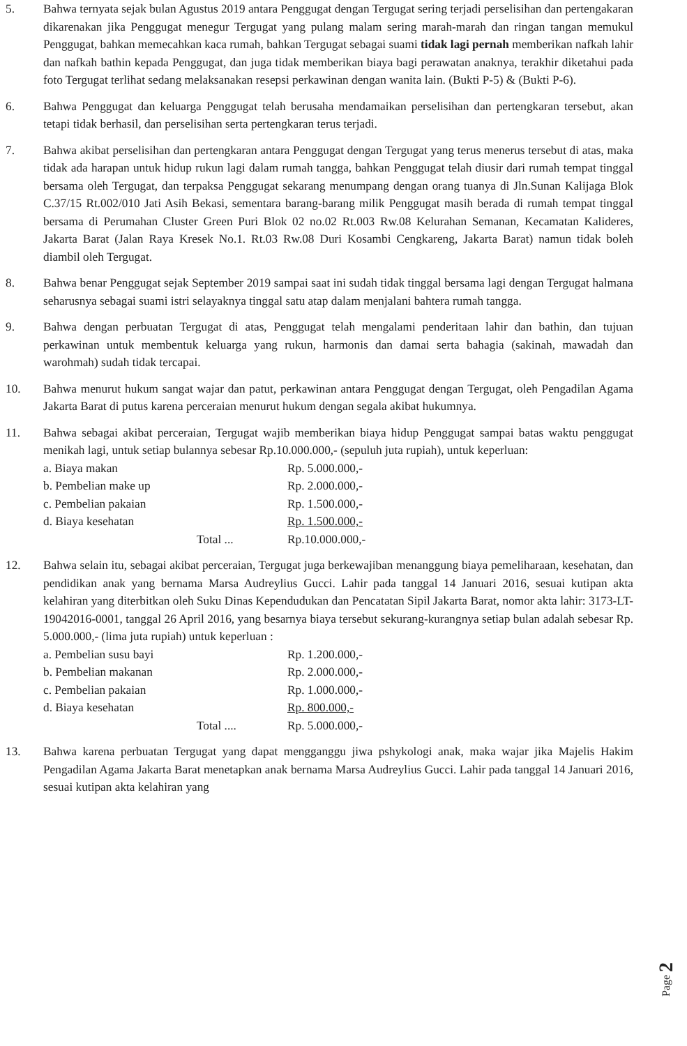5. Bahwa ternyata sejak bulan Agustus 2019 antara Penggugat dengan Tergugat sering terjadi perselisihan dan pertengakaran dikarenakan jika Penggugat menegur Tergugat yang pulang malam sering marah-marah dan ringan tangan memukul Penggugat, bahkan memecahkan kaca rumah, bahkan Tergugat sebagai suami tidak lagi pernah memberikan nafkah lahir dan nafkah bathin kepada Penggugat, dan juga tidak memberikan biaya bagi perawatan anaknya, terakhir diketahui pada foto Tergugat terlihat sedang melaksanakan resepsi perkawinan dengan wanita lain. (Bukti P-5) & (Bukti P-6).
6. Bahwa Penggugat dan keluarga Penggugat telah berusaha mendamaikan perselisihan dan pertengkaran tersebut, akan tetapi tidak berhasil, dan perselisihan serta pertengkaran terus terjadi.
7. Bahwa akibat perselisihan dan pertengkaran antara Penggugat dengan Tergugat yang terus menerus tersebut di atas, maka tidak ada harapan untuk hidup rukun lagi dalam rumah tangga, bahkan Penggugat telah diusir dari rumah tempat tinggal bersama oleh Tergugat, dan terpaksa Penggugat sekarang menumpang dengan orang tuanya di Jln.Sunan Kalijaga Blok C.37/15 Rt.002/010 Jati Asih Bekasi, sementara barang-barang milik Penggugat masih berada di rumah tempat tinggal bersama di Perumahan Cluster Green Puri Blok 02 no.02 Rt.003 Rw.08 Kelurahan Semanan, Kecamatan Kalideres, Jakarta Barat (Jalan Raya Kresek No.1. Rt.03 Rw.08 Duri Kosambi Cengkareng, Jakarta Barat) namun tidak boleh diambil oleh Tergugat.
8. Bahwa benar Penggugat sejak September 2019 sampai saat ini sudah tidak tinggal bersama lagi dengan Tergugat halmana seharusnya sebagai suami istri selayaknya tinggal satu atap dalam menjalani bahtera rumah tangga.
9. Bahwa dengan perbuatan Tergugat di atas, Penggugat telah mengalami penderitaan lahir dan bathin, dan tujuan perkawinan untuk membentuk keluarga yang rukun, harmonis dan damai serta bahagia (sakinah, mawadah dan warohmah) sudah tidak tercapai.
10. Bahwa menurut hukum sangat wajar dan patut, perkawinan antara Penggugat dengan Tergugat, oleh Pengadilan Agama Jakarta Barat di putus karena perceraian menurut hukum dengan segala akibat hukumnya.
11. Bahwa sebagai akibat perceraian, Tergugat wajib memberikan biaya hidup Penggugat sampai batas waktu penggugat menikah lagi, untuk setiap bulannya sebesar Rp.10.000.000,- (sepuluh juta rupiah), untuk keperluan:
| a. Biaya makan | Rp. 5.000.000,- |
| b. Pembelian make up | Rp. 2.000.000,- |
| c. Pembelian pakaian | Rp. 1.500.000,- |
| d. Biaya kesehatan | Rp. 1.500.000,- |
| Total ... | Rp.10.000.000,- |
12. Bahwa selain itu, sebagai akibat perceraian, Tergugat juga berkewajiban menanggung biaya pemeliharaan, kesehatan, dan pendidikan anak yang bernama Marsa Audreylius Gucci. Lahir pada tanggal 14 Januari 2016, sesuai kutipan akta kelahiran yang diterbitkan oleh Suku Dinas Kependudukan dan Pencatatan Sipil Jakarta Barat, nomor akta lahir: 3173-LT-19042016-0001, tanggal 26 April 2016, yang besarnya biaya tersebut sekurang-kurangnya setiap bulan adalah sebesar Rp. 5.000.000,- (lima juta rupiah) untuk keperluan :
| a. Pembelian susu bayi | Rp. 1.200.000,- |
| b. Pembelian makanan | Rp. 2.000.000,- |
| c. Pembelian pakaian | Rp. 1.000.000,- |
| d. Biaya kesehatan | Rp. 800.000,- |
| Total .... | Rp. 5.000.000,- |
13. Bahwa karena perbuatan Tergugat yang dapat mengganggu jiwa pshykologi anak, maka wajar jika Majelis Hakim Pengadilan Agama Jakarta Barat menetapkan anak bernama Marsa Audreylius Gucci. Lahir pada tanggal 14 Januari 2016, sesuai kutipan akta kelahiran yang
Page 2